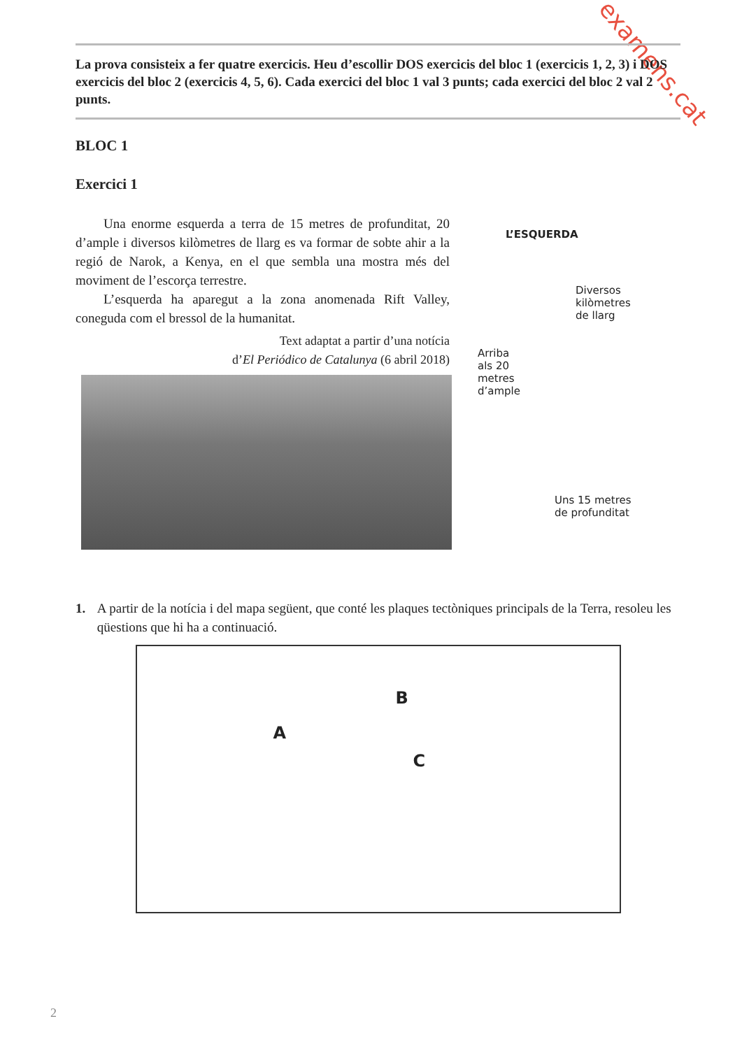examens.cat
La prova consisteix a fer quatre exercicis. Heu d’escollir DOS exercicis del bloc 1 (exercicis 1, 2, 3) i DOS exercicis del bloc 2 (exercicis 4, 5, 6). Cada exercici del bloc 1 val 3 punts; cada exercici del bloc 2 val 2 punts.
BLOC 1
Exercici 1
Una enorme esquerda a terra de 15 metres de profunditat, 20 d’ample i diversos kilòmetres de llarg es va formar de sobte ahir a la regió de Narok, a Kenya, en el que sembla una mostra més del moviment de l’escorça terrestre.
L’esquerda ha aparegut a la zona anomenada Rift Valley, coneguda com el bressol de la humanitat.
Text adaptat a partir d’una notícia
d’El Periódico de Catalunya (6 abril 2018)
L’ESQUERDA
Diversos
kilòmetres
de llarg
Arriba
als 20
metres
d’ample
Uns 15 metres
de profunditat
1. A partir de la notícia i del mapa següent, que conté les plaques tectòniques principals de la Terra, resoleu les qüestions que hi ha a continuació.
A
B
C
2